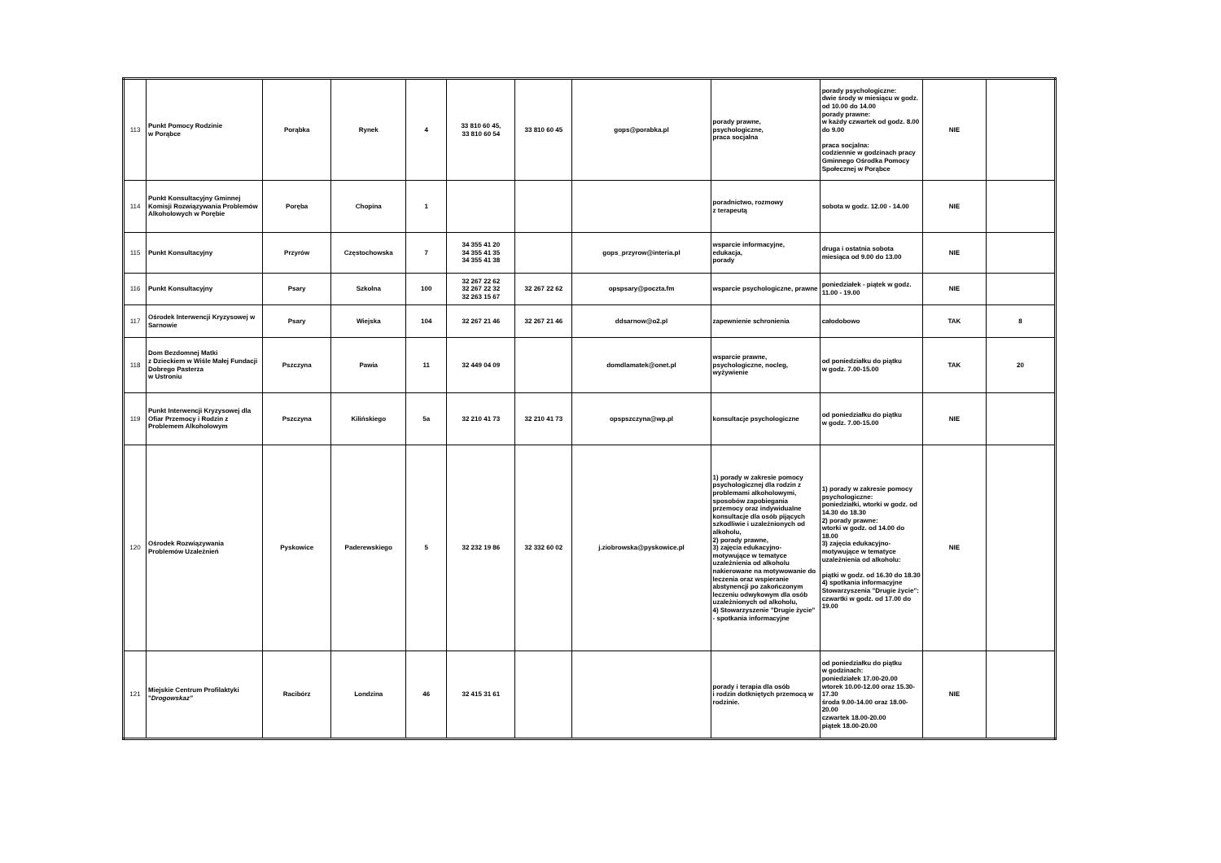| 113 | Punkt Pomocy Rodzinie w Porąbce | Porąbka | Rynek | 4 | 33 810 60 45, 33 810 60 54 | 33 810 60 45 | gops@porabka.pl | porady prawne, psychologiczne, praca socjalna | porady psychologiczne: dwie środy w miesiącu w godz. od 10.00 do 14.00 porady prawne: w każdy czwartek od godz. 8.00 do 9.00 praca socjalna: codziennie w godzinach pracy Gminnego Ośrodka Pomocy Społecznej w Porąbce | NIE | |
| 114 | Punkt Konsultacyjny Gminnej Komisji Rozwiązywania Problemów Alkoholowych w Porębie | Poręba | Chopina | 1 | | | | poradnictwo, rozmowy z terapeutą | sobota w godz. 12.00 - 14.00 | NIE | |
| 115 | Punkt Konsultacyjny | Przyrów | Częstochowska | 7 | 34 355 41 20 34 355 41 35 34 355 41 38 | | gops_przyrow@interia.pl | wsparcie informacyjne, edukacja, porady | druga i ostatnia sobota miesiąca od 9.00 do 13.00 | NIE | |
| 116 | Punkt Konsultacyjny | Psary | Szkolna | 100 | 32 267 22 62 32 267 22 32 32 263 15 67 | 32 267 22 62 | opspsary@poczta.fm | wsparcie psychologiczne, prawne | poniedziałek - piątek w godz. 11.00 - 19.00 | NIE | |
| 117 | Ośrodek Interwencji Kryzysowej w Sarnowie | Psary | Wiejska | 104 | 32 267 21 46 | 32 267 21 46 | ddsarnow@o2.pl | zapewnienie schronienia | całodobowo | TAK | 8 |
| 118 | Dom Bezdomnej Matki z Dzieckiem w Wiśle Małej Fundacji Dobrego Pasterza w Ustroniu | Pszczyna | Pawia | 11 | 32 449 04 09 | | domdlamatek@onet.pl | wsparcie prawne, psychologiczne, nocleg, wyżywienie | od poniedziałku do piątku w godz. 7.00-15.00 | TAK | 20 |
| 119 | Punkt Interwencji Kryzysowej dla Ofiar Przemocy i Rodzin z Problemem Alkoholowym | Pszczyna | Kilińskiego | 5a | 32 210 41 73 | 32 210 41 73 | opspszczyna@wp.pl | konsultacje psychologiczne | od poniedziałku do piątku w godz. 7.00-15.00 | NIE | |
| 120 | Ośrodek Rozwiązywania Problemów Uzależnień | Pyskowice | Paderewskiego | 5 | 32 232 19 86 | 32 332 60 02 | j.ziobrowska@pyskowice.pl | 1) porady w zakresie pomocy psychologicznej dla rodzin z problemami alkoholowymi, sposobów zapobiegania przemocy oraz indywidualne konsultacje dla osób pijących szkodliwie i uzależnionych od alkoholu, 2) porady prawne, 3) zajęcia edukacyjno-motywujące w tematyce uzależnienia od alkoholu nakierowane na motywowanie do leczenia oraz wspieranie abstynencji po zakończonym leczeniu odwykowym dla osób uzależnionych od alkoholu, 4) Stowarzyszenie "Drugie życie" - spotkania informacyjne | 1) porady w zakresie pomocy psychologiczne: poniedziałki, wtorki w godz. od 14.30 do 18.30 2) porady prawne: wtorki w godz. od 14.00 do 18.00 3) zajęcia edukacyjno-motywujące w tematyce uzależnienia od alkoholu: piątki w godz. od 16.30 do 18.30 4) spotkania informacyjne Stowarzyszenia "Drugie życie": czwartki w godz. od 17.00 do 19.00 | NIE | |
| 121 | Miejskie Centrum Profilaktyki " Drogowskaz" | Racibórz | Londzina | 46 | 32 415 31 61 | | | porady i terapia dla osób i rodzin dotkniętych przemocą w rodzinie. | od poniedziałku do piątku w godzinach: poniedziałek 17.00-20.00 wtorek 10.00-12.00 oraz 15.30-17.30 środa 9.00-14.00 oraz 18.00-20.00 czwartek 18.00-20.00 piątek 18.00-20.00 | NIE | |